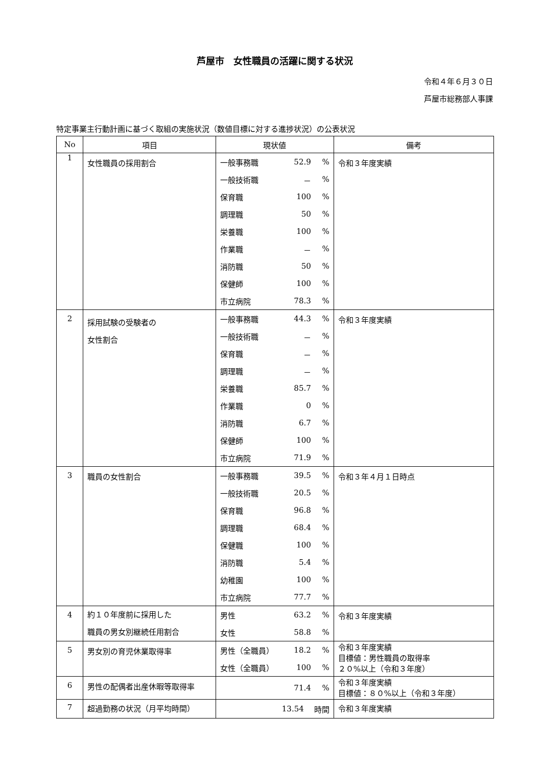芦屋市　女性職員の活躍に関する状況
令和４年６月３０日
芦屋市総務部人事課
特定事業主行動計画に基づく取組の実施状況（数値目標に対する進捗状況）の公表状況
| No | 項目 | 現状値 | 備考 |
| --- | --- | --- | --- |
| 1 | 女性職員の採用割合 | 一般事務職 52.9 % 一般技術職 － % 保育職 100 % 調理職 50 % 栄養職 100 % 作業職 － % 消防職 50 % 保健師 100 % 市立病院 78.3 % | 令和３年度実績 |
| 2 | 採用試験の受験者の 女性割合 | 一般事務職 44.3 % 一般技術職 － % 保育職 － % 調理職 － % 栄養職 85.7 % 作業職 0 % 消防職 6.7 % 保健師 100 % 市立病院 71.9 % | 令和３年度実績 |
| 3 | 職員の女性割合 | 一般事務職 39.5 % 一般技術職 20.5 % 保育職 96.8 % 調理職 68.4 % 保健職 100 % 消防職 5.4 % 幼稚園 100 % 市立病院 77.7 % | 令和３年４月１日時点 |
| 4 | 約１０年度前に採用した 職員の男女別継続任用割合 | 男性 63.2 % 女性 58.8 % | 令和３年度実績 |
| 5 | 男女別の育児休業取得率 | 男性（全職員） 18.2 % 女性（全職員） 100 % | 令和３年度実績 目標値：男性職員の取得率 ２０%以上（令和３年度） |
| 6 | 男性の配偶者出産休暇等取得率 | 71.4 % | 令和３年度実績 目標値：８０%以上（令和３年度） |
| 7 | 超過勤務の状況（月平均時間） | 13.54 時間 | 令和３年度実績 |